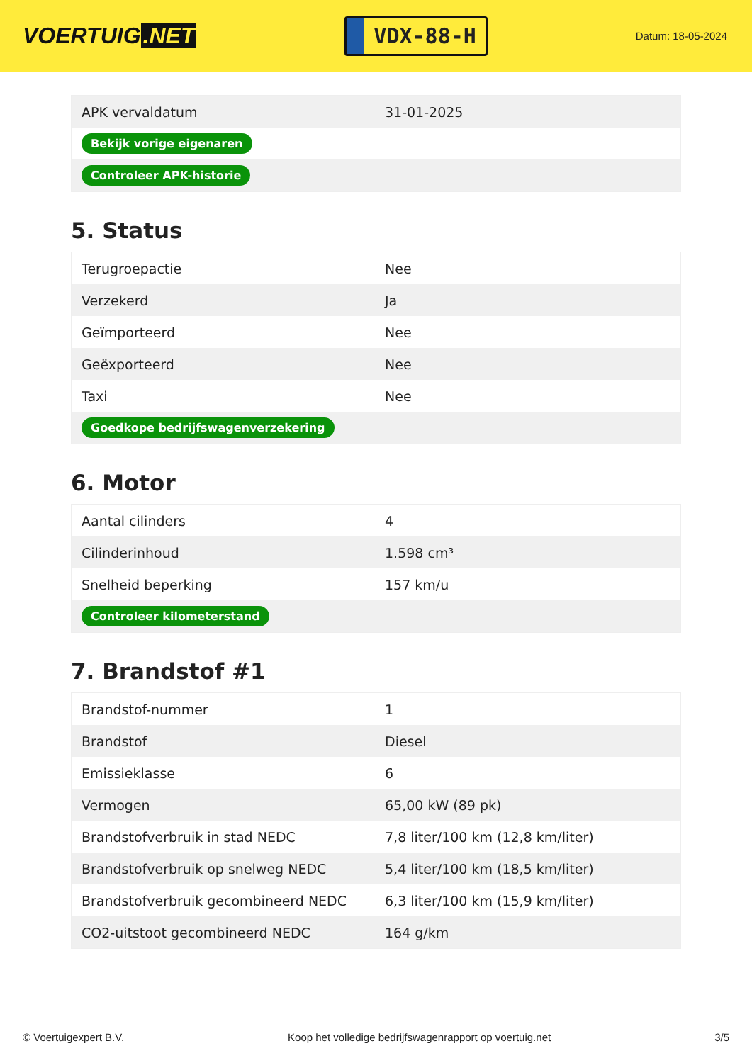VOERTUIG.NET
VDX-88-H
Datum: 18-05-2024
| APK vervaldatum | 31-01-2025 |
| Bekijk vorige eigenaren | |
| Controleer APK-historie | |
5. Status
| Terugroepactie | Nee |
| Verzekerd | Ja |
| Geïmporteerd | Nee |
| Geëxporteerd | Nee |
| Taxi | Nee |
| Goedkope bedrijfswagenverzekering | |
6. Motor
| Aantal cilinders | 4 |
| Cilinderinhoud | 1.598 cm³ |
| Snelheid beperking | 157 km/u |
| Controleer kilometerstand | |
7. Brandstof #1
| Brandstof-nummer | 1 |
| Brandstof | Diesel |
| Emissieklasse | 6 |
| Vermogen | 65,00 kW (89 pk) |
| Brandstofverbruik in stad NEDC | 7,8 liter/100 km (12,8 km/liter) |
| Brandstofverbruik op snelweg NEDC | 5,4 liter/100 km (18,5 km/liter) |
| Brandstofverbruik gecombineerd NEDC | 6,3 liter/100 km (15,9 km/liter) |
| CO2-uitstoot gecombineerd NEDC | 164 g/km |
© Voertuigexpert B.V. Koop het volledige bedrijfswagenrapport op voertuig.net 3/5